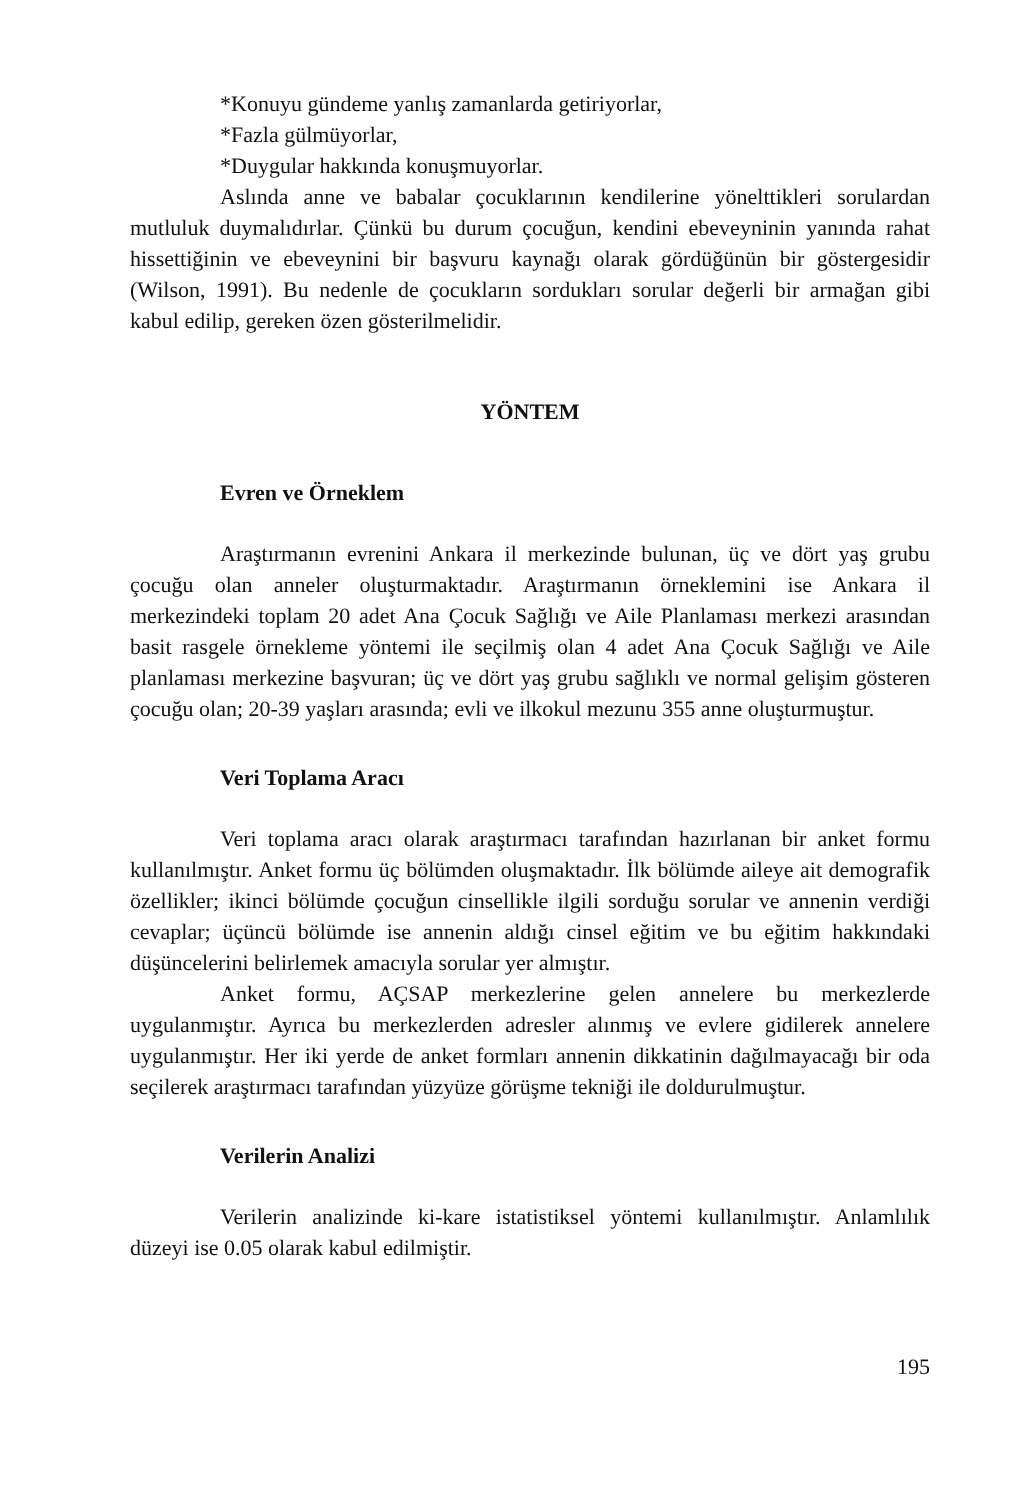*Konuyu gündeme yanlış zamanlarda getiriyorlar,
*Fazla gülmüyorlar,
*Duygular hakkında konuşmuyorlar.
Aslında anne ve babalar çocuklarının kendilerine yönelttikleri sorulardan mutluluk duymalıdırlar. Çünkü bu durum çocuğun, kendini ebeveyninin yanında rahat hissettiğinin ve ebeveynini bir başvuru kaynağı olarak gördüğünün bir göstergesidir (Wilson, 1991). Bu nedenle de çocukların sordukları sorular değerli bir armağan gibi kabul edilip, gereken özen gösterilmelidir.
YÖNTEM
Evren ve Örneklem
Araştırmanın evrenini Ankara il merkezinde bulunan, üç ve dört yaş grubu çocuğu olan anneler oluşturmaktadır. Araştırmanın örneklemini ise Ankara il merkezindeki toplam 20 adet Ana Çocuk Sağlığı ve Aile Planlaması merkezi arasından basit rasgele örnekleme yöntemi ile seçilmiş olan 4 adet Ana Çocuk Sağlığı ve Aile planlaması merkezine başvuran; üç ve dört yaş grubu sağlıklı ve normal gelişim gösteren çocuğu olan; 20-39 yaşları arasında; evli ve ilkokul mezunu 355 anne oluşturmuştur.
Veri Toplama Aracı
Veri toplama aracı olarak araştırmacı tarafından hazırlanan bir anket formu kullanılmıştır. Anket formu üç bölümden oluşmaktadır. İlk bölümde aileye ait demografik özellikler; ikinci bölümde çocuğun cinsellikle ilgili sorduğu sorular ve annenin verdiği cevaplar; üçüncü bölümde ise annenin aldığı cinsel eğitim ve bu eğitim hakkındaki düşüncelerini belirlemek amacıyla sorular yer almıştır.
Anket formu, AÇSAP merkezlerine gelen annelere bu merkezlerde uygulanmıştır. Ayrıca bu merkezlerden adresler alınmış ve evlere gidilerek annelere uygulanmıştır. Her iki yerde de anket formları annenin dikkatinin dağılmayacağı bir oda seçilerek araştırmacı tarafından yüzyüze görüşme tekniği ile doldurulmuştur.
Verilerin Analizi
Verilerin analizinde ki-kare istatistiksel yöntemi kullanılmıştır. Anlamlılık düzeyi ise 0.05 olarak kabul edilmiştir.
195